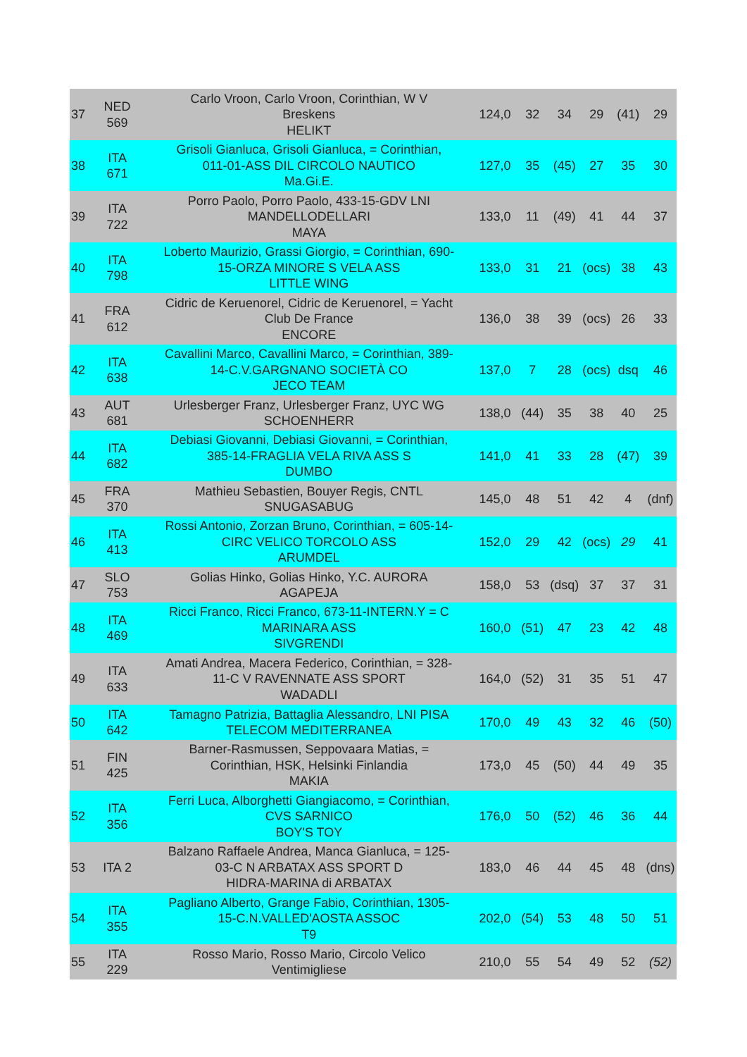| 37 | NED 569 | Carlo Vroon, Carlo Vroon, Corinthian, W V Breskens HELIKT | 124,0 | 32 | 34 | 29 | (41) | 29 |
| 38 | ITA 671 | Grisoli Gianluca, Grisoli Gianluca, = Corinthian, 011-01-ASS DIL CIRCOLO NAUTICO Ma.Gi.E. | 127,0 | 35 | (45) | 27 | 35 | 30 |
| 39 | ITA 722 | Porro Paolo, Porro Paolo, 433-15-GDV LNI MANDELLODELLARI MAYA | 133,0 | 11 | (49) | 41 | 44 | 37 |
| 40 | ITA 798 | Loberto Maurizio, Grassi Giorgio, = Corinthian, 690- 15-ORZA MINORE S VELA ASS LITTLE WING | 133,0 | 31 | 21 | (ocs) | 38 | 43 |
| 41 | FRA 612 | Cidric de Keruenorel, Cidric de Keruenorel, = Yacht Club De France ENCORE | 136,0 | 38 | 39 | (ocs) | 26 | 33 |
| 42 | ITA 638 | Cavallini Marco, Cavallini Marco, = Corinthian, 389- 14-C.V.GARGNANO SOCIETÀ CO JECO TEAM | 137,0 | 7 | 28 | (ocs) | dsq | 46 |
| 43 | AUT 681 | Urlesberger Franz, Urlesberger Franz, UYC WG SCHOENHERR | 138,0 | (44) | 35 | 38 | 40 | 25 |
| 44 | ITA 682 | Debiasi Giovanni, Debiasi Giovanni, = Corinthian, 385-14-FRAGLIA VELA RIVA ASS S DUMBO | 141,0 | 41 | 33 | 28 | (47) | 39 |
| 45 | FRA 370 | Mathieu Sebastien, Bouyer Regis, CNTL SNUGASABUG | 145,0 | 48 | 51 | 42 | 4 | (dnf) |
| 46 | ITA 413 | Rossi Antonio, Zorzan Bruno, Corinthian, = 605-14- CIRC VELICO TORCOLO ASS ARUMDEL | 152,0 | 29 | 42 | (ocs) | 29 | 41 |
| 47 | SLO 753 | Golias Hinko, Golias Hinko, Y.C. AURORA AGAPEJA | 158,0 | 53 | (dsq) | 37 | 37 | 31 |
| 48 | ITA 469 | Ricci Franco, Ricci Franco, 673-11-INTERN.Y = C MARINARA ASS SIVGRENDI | 160,0 | (51) | 47 | 23 | 42 | 48 |
| 49 | ITA 633 | Amati Andrea, Macera Federico, Corinthian, = 328- 11-C V RAVENNATE ASS SPORT WADADLI | 164,0 | (52) | 31 | 35 | 51 | 47 |
| 50 | ITA 642 | Tamagno Patrizia, Battaglia Alessandro, LNI PISA TELECOM MEDITERRANEA | 170,0 | 49 | 43 | 32 | 46 | (50) |
| 51 | FIN 425 | Barner-Rasmussen, Seppovaara Matias, = Corinthian, HSK, Helsinki Finlandia MAKIA | 173,0 | 45 | (50) | 44 | 49 | 35 |
| 52 | ITA 356 | Ferri Luca, Alborghetti Giangiacomo, = Corinthian, CVS SARNICO BOY'S TOY | 176,0 | 50 | (52) | 46 | 36 | 44 |
| 53 | ITA 2 | Balzano Raffaele Andrea, Manca Gianluca, = 125- 03-C N ARBATAX ASS SPORT D HIDRA-MARINA di ARBATAX | 183,0 | 46 | 44 | 45 | 48 | (dns) |
| 54 | ITA 355 | Pagliano Alberto, Grange Fabio, Corinthian, 1305- 15-C.N.VALLED'AOSTA ASSOC T9 | 202,0 | (54) | 53 | 48 | 50 | 51 |
| 55 | ITA 229 | Rosso Mario, Rosso Mario, Circolo Velico Ventimigliese | 210,0 | 55 | 54 | 49 | 52 | (52) |